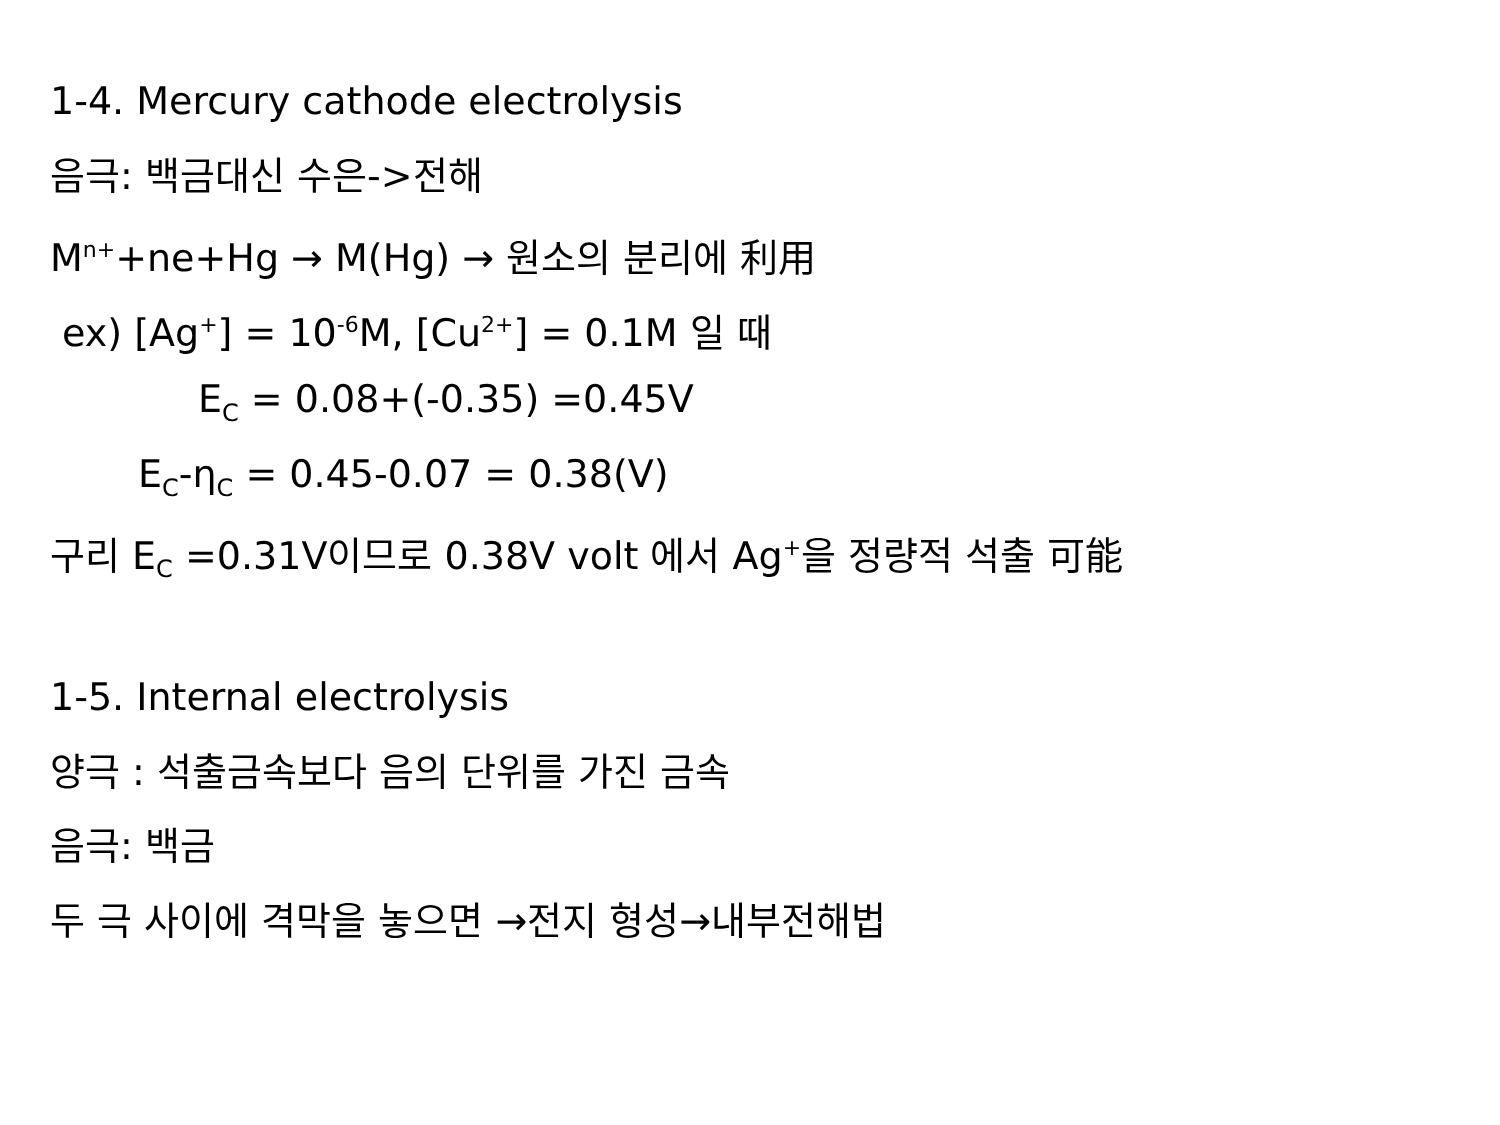1-4. Mercury cathode electrolysis
음극: 백금대신 수은->전해
M<sup>n+</sup>+ne+Hg → M(Hg) → 원소의 분리에 利用
ex) [Ag<sup>+</sup>] = 10<sup>-6</sup>M, [Cu<sup>2+</sup>] = 0.1M 일 때
E<sub>C</sub> = 0.08+(-0.35) =0.45V
E<sub>C</sub>-η<sub>C</sub> = 0.45-0.07 = 0.38(V)
구리 E<sub>C</sub> =0.31V이므로 0.38V volt 에서 Ag<sup>+</sup>을 정량적 석출 可能
1-5. Internal electrolysis
양극 : 석출금속보다 음의 단위를 가진 금속
음극: 백금
두 극 사이에 격막을 놓으면 →전지 형성→내부전해법